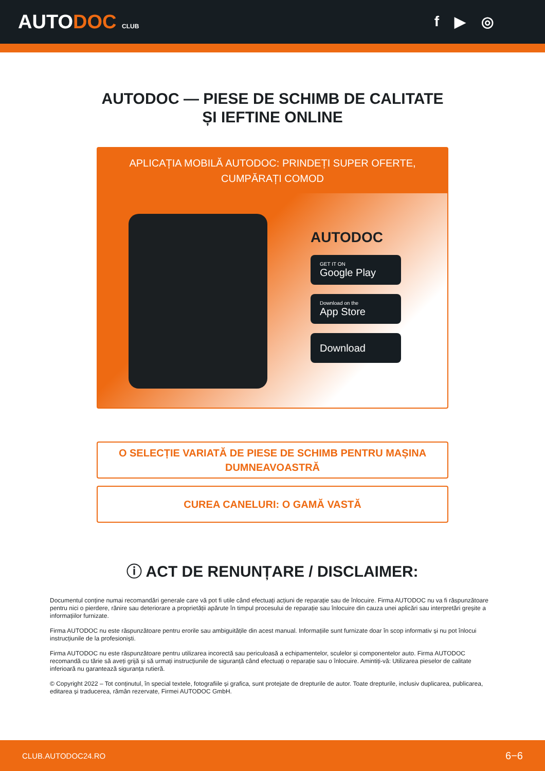AUTODOC CLUB
f ▶ ◎
AUTODOC — PIESE DE SCHIMB DE CALITATE ȘI IEFTINE ONLINE
APLICAȚIA MOBILĂ AUTODOC: PRINDEȚI SUPER OFERTE, CUMPĂRAȚI COMOD
AUTODOC
GET IT ON
Google Play
Download on the
App Store
Download
O SELECȚIE VARIATĂ DE PIESE DE SCHIMB PENTRU MAȘINA DUMNEAVOASTRĂ
CUREA CANELURI: O GAMĂ VASTĂ
ⓘ ACT DE RENUNȚARE / DISCLAIMER:
Documentul conține numai recomandări generale care vă pot fi utile când efectuați acțiuni de reparație sau de înlocuire. Firma AUTODOC nu va fi răspunzătoare pentru nici o pierdere, rănire sau deteriorare a proprietății apărute în timpul procesului de reparație sau înlocuire din cauza unei aplicări sau interpretări greșite a informațiilor furnizate.
Firma AUTODOC nu este răspunzătoare pentru erorile sau ambiguitățile din acest manual. Informațiile sunt furnizate doar în scop informativ și nu pot înlocui instrucțiunile de la profesioniști.
Firma AUTODOC nu este răspunzătoare pentru utilizarea incorectă sau periculoasă a echipamentelor, sculelor și componentelor auto. Firma AUTODOC recomandă cu tărie să aveți grijă și să urmați instrucțiunile de siguranță când efectuați o reparație sau o înlocuire. Amintiți-vă: Utilizarea pieselor de calitate inferioară nu garantează siguranța rutieră.
© Copyright 2022 – Tot conținutul, în special textele, fotografiile și grafica, sunt protejate de drepturile de autor. Toate drepturile, inclusiv duplicarea, publicarea, editarea și traducerea, rămân rezervate, Firmei AUTODOC GmbH.
CLUB.AUTODOC24.RO 6−6